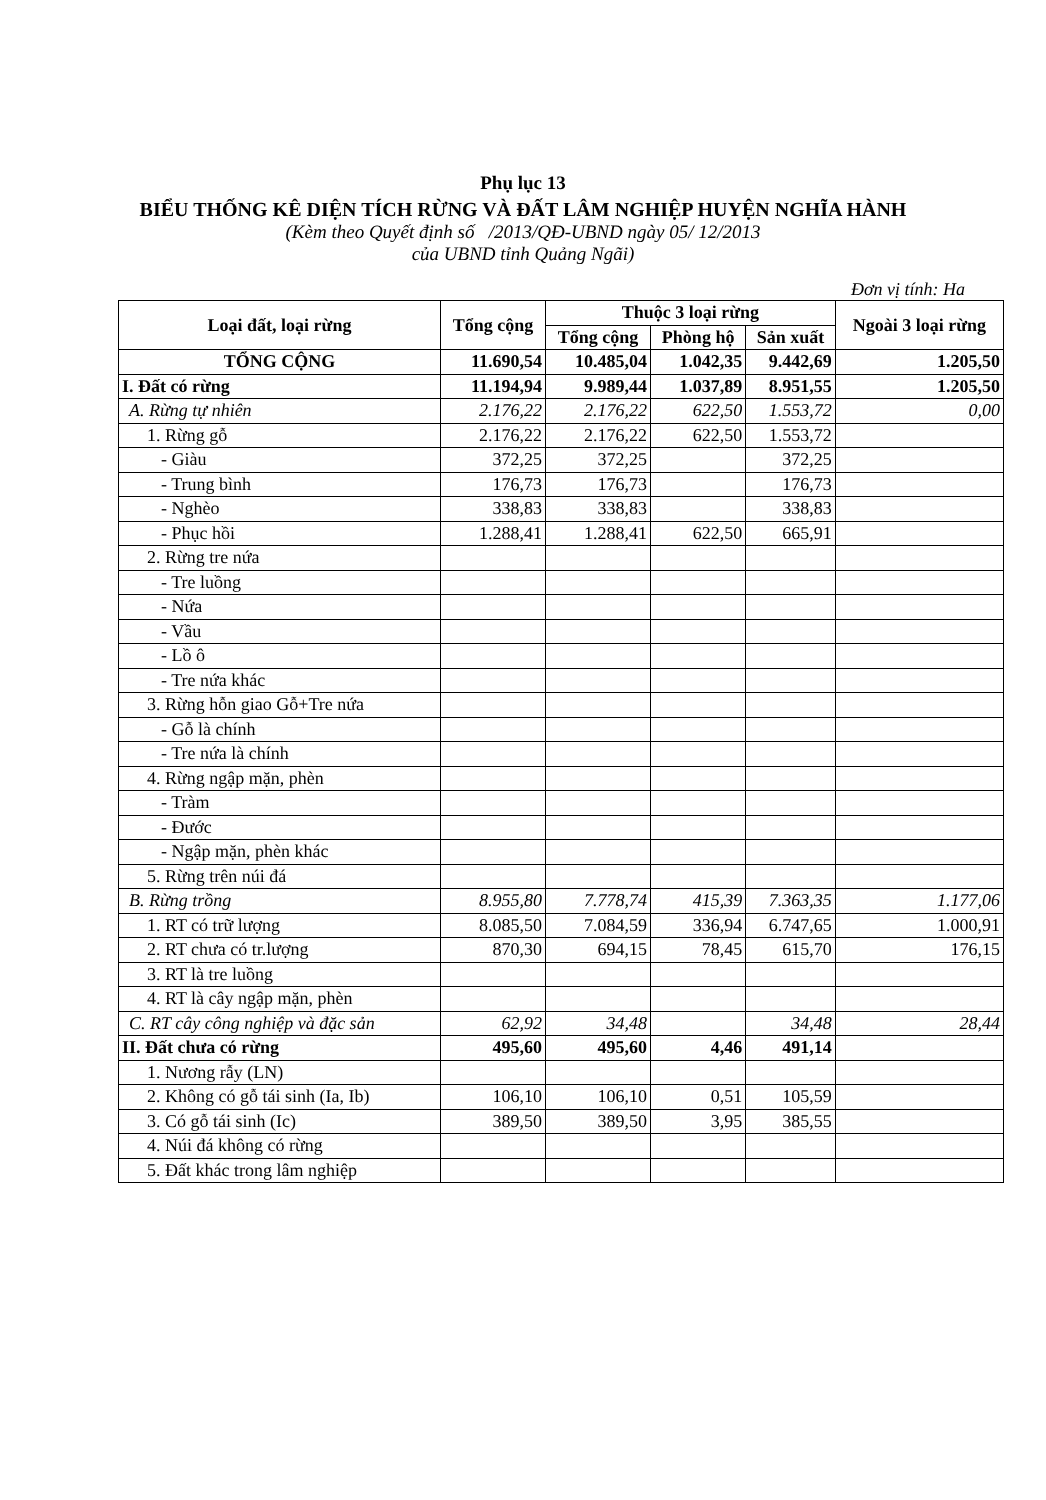Phụ lục 13
BIỂU THỐNG KÊ DIỆN TÍCH RỪNG VÀ ĐẤT LÂM NGHIỆP HUYỆN NGHĨA HÀNH
(Kèm theo Quyết định số /2013/QĐ-UBND ngày 05/ 12/2013
của UBND tỉnh Quảng Ngãi)
Đơn vị tính: Ha
| Loại đất, loại rừng | Tổng cộng | Thuộc 3 loại rừng | | | Ngoài 3 loại rừng |
| --- | --- | --- | --- | --- | --- |
| | | Tổng cộng | Phòng hộ | Sản xuất | |
| TỔNG CỘNG | 11.690,54 | 10.485,04 | 1.042,35 | 9.442,69 | 1.205,50 |
| I. Đất có rừng | 11.194,94 | 9.989,44 | 1.037,89 | 8.951,55 | 1.205,50 |
| A. Rừng tự nhiên | 2.176,22 | 2.176,22 | 622,50 | 1.553,72 | 0,00 |
| 1. Rừng gỗ | 2.176,22 | 2.176,22 | 622,50 | 1.553,72 | |
| - Giàu | 372,25 | 372,25 | | 372,25 | |
| - Trung bình | 176,73 | 176,73 | | 176,73 | |
| - Nghèo | 338,83 | 338,83 | | 338,83 | |
| - Phục hồi | 1.288,41 | 1.288,41 | 622,50 | 665,91 | |
| 2. Rừng tre nứa | | | | | |
| - Tre luồng | | | | | |
| - Nứa | | | | | |
| - Vầu | | | | | |
| - Lồ ô | | | | | |
| - Tre nứa khác | | | | | |
| 3. Rừng hỗn giao Gỗ+Tre nứa | | | | | |
| - Gỗ là chính | | | | | |
| - Tre nứa là chính | | | | | |
| 4. Rừng ngập mặn, phèn | | | | | |
| - Tràm | | | | | |
| - Đước | | | | | |
| - Ngập mặn, phèn khác | | | | | |
| 5. Rừng trên núi đá | | | | | |
| B. Rừng trồng | 8.955,80 | 7.778,74 | 415,39 | 7.363,35 | 1.177,06 |
| 1. RT có trữ lượng | 8.085,50 | 7.084,59 | 336,94 | 6.747,65 | 1.000,91 |
| 2. RT chưa có tr.lượng | 870,30 | 694,15 | 78,45 | 615,70 | 176,15 |
| 3. RT là tre luồng | | | | | |
| 4. RT là cây ngập mặn, phèn | | | | | |
| C. RT cây công nghiệp và đặc sản | 62,92 | 34,48 | | 34,48 | 28,44 |
| II. Đất chưa có rừng | 495,60 | 495,60 | 4,46 | 491,14 | |
| 1. Nương rẫy (LN) | | | | | |
| 2. Không có gỗ tái sinh (Ia, Ib) | 106,10 | 106,10 | 0,51 | 105,59 | |
| 3. Có gỗ tái sinh (Ic) | 389,50 | 389,50 | 3,95 | 385,55 | |
| 4. Núi đá không có rừng | | | | | |
| 5. Đất khác trong lâm nghiệp | | | | | |